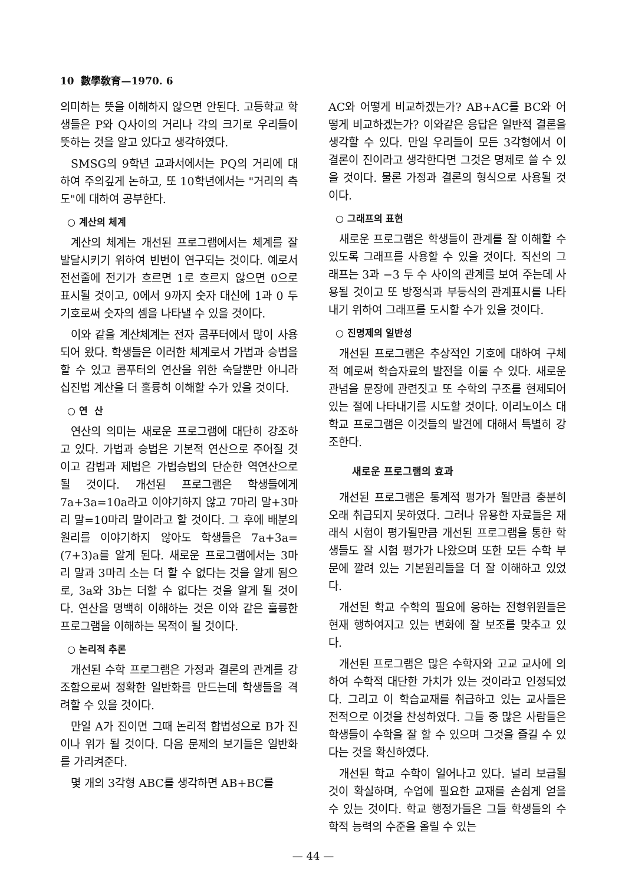10 數學敎育—1970. 6
의미하는 뜻을 이해하지 않으면 안된다. 고등학교 학생들은 P와 Q사이의 거리나 각의 크기로 우리들이 뜻하는 것을 알고 있다고 생각하였다.
SMSG의 9학년 교과서에서는 PQ의 거리에 대하여 주의깊게 논하고, 또 10학년에서는 "거리의 측도"에 대하여 공부한다.
○ 계산의 체계
계산의 체계는 개선된 프로그램에서는 체계를 잘 발달시키기 위하여 빈번이 연구되는 것이다. 예로서 전선줄에 전기가 흐르면 1로 흐르지 않으면 0으로 표시될 것이고, 0에서 9까지 숫자 대신에 1과 0 두 기호로써 숫자의 셈을 나타낼 수 있을 것이다.
이와 같을 계산체계는 전자 콤푸터에서 많이 사용되어 왔다. 학생들은 이러한 체계로서 가법과 승법을 할 수 있고 콤푸터의 연산을 위한 숙달뿐만 아니라 십진법 계산을 더 훌륭히 이해할 수가 있을 것이다.
○ 연 산
연산의 의미는 새로운 프로그램에 대단히 강조하고 있다. 가법과 승법은 기본적 연산으로 주어질 것이고 감법과 제법은 가법승법의 단순한 역연산으로 될 것이다. 개선된 프로그램은 학생들에게 7a+3a=10a라고 이야기하지 않고 7마리 말+3마리 말=10마리 말이라고 할 것이다. 그 후에 배분의 원리를 이야기하지 않아도 학생들은 7a+3a=(7+3)a를 알게 된다. 새로운 프로그램에서는 3마리 말과 3마리 소는 더 할 수 없다는 것을 알게 됨으로, 3a와 3b는 더할 수 없다는 것을 알게 될 것이다. 연산을 명백히 이해하는 것은 이와 같은 훌륭한 프로그램을 이해하는 목적이 될 것이다.
○ 논리적 추론
개선된 수학 프로그램은 가정과 결론의 관계를 강조함으로써 정확한 일반화를 만드는데 학생들을 격려할 수 있을 것이다.
만일 A가 진이면 그때 논리적 합법성으로 B가 진이나 위가 될 것이다. 다음 문제의 보기들은 일반화를 가리켜준다.
몇 개의 3각형 ABC를 생각하면 AB+BC를
AC와 어떻게 비교하겠는가? AB+AC를 BC와 어떻게 비교하겠는가? 이와같은 응답은 일반적 결론을 생각할 수 있다. 만일 우리들이 모든 3각형에서 이 결론이 진이라고 생각한다면 그것은 명제로 쓸 수 있을 것이다. 물론 가정과 결론의 형식으로 사용될 것이다.
○ 그래프의 표현
새로운 프로그램은 학생들이 관계를 잘 이해할 수 있도록 그래프를 사용할 수 있을 것이다. 직선의 그래프는 3과 −3 두 수 사이의 관계를 보여 주는데 사용될 것이고 또 방정식과 부등식의 관계표시를 나타내기 위하여 그래프를 도시할 수가 있을 것이다.
○ 진명제의 일반성
개선된 프로그램은 추상적인 기호에 대하여 구체적 예로써 학습자료의 발전을 이룰 수 있다. 새로운 관념을 문장에 관련짓고 또 수학의 구조를 현제되어 있는 절에 나타내기를 시도할 것이다. 이리노이스 대학교 프로그램은 이것들의 발견에 대해서 특별히 강조한다.
새로운 프로그램의 효과
개선된 프로그램은 통계적 평가가 될만큼 충분히 오래 취급되지 못하였다. 그러나 유용한 자료들은 재래식 시험이 평가될만큼 개선된 프로그램을 통한 학생들도 잘 시험 평가가 나왔으며 또한 모든 수학 부문에 깔려 있는 기본원리들을 더 잘 이해하고 있었다.
개선된 학교 수학의 필요에 응하는 전형위원들은 현재 행하여지고 있는 변화에 잘 보조를 맞추고 있다.
개선된 프로그램은 많은 수학자와 고교 교사에 의하여 수학적 대단한 가치가 있는 것이라고 인정되었다. 그리고 이 학습교재를 취급하고 있는 교사들은 전적으로 이것을 찬성하였다. 그들 중 많은 사람들은 학생들이 수학을 잘 할 수 있으며 그것을 즐길 수 있다는 것을 확신하였다.
개선된 학교 수학이 일어나고 있다. 널리 보급될 것이 확실하며, 수업에 필요한 교재를 손쉽게 얻을 수 있는 것이다. 학교 행정가들은 그들 학생들의 수학적 능력의 수준을 올릴 수 있는
— 44 —